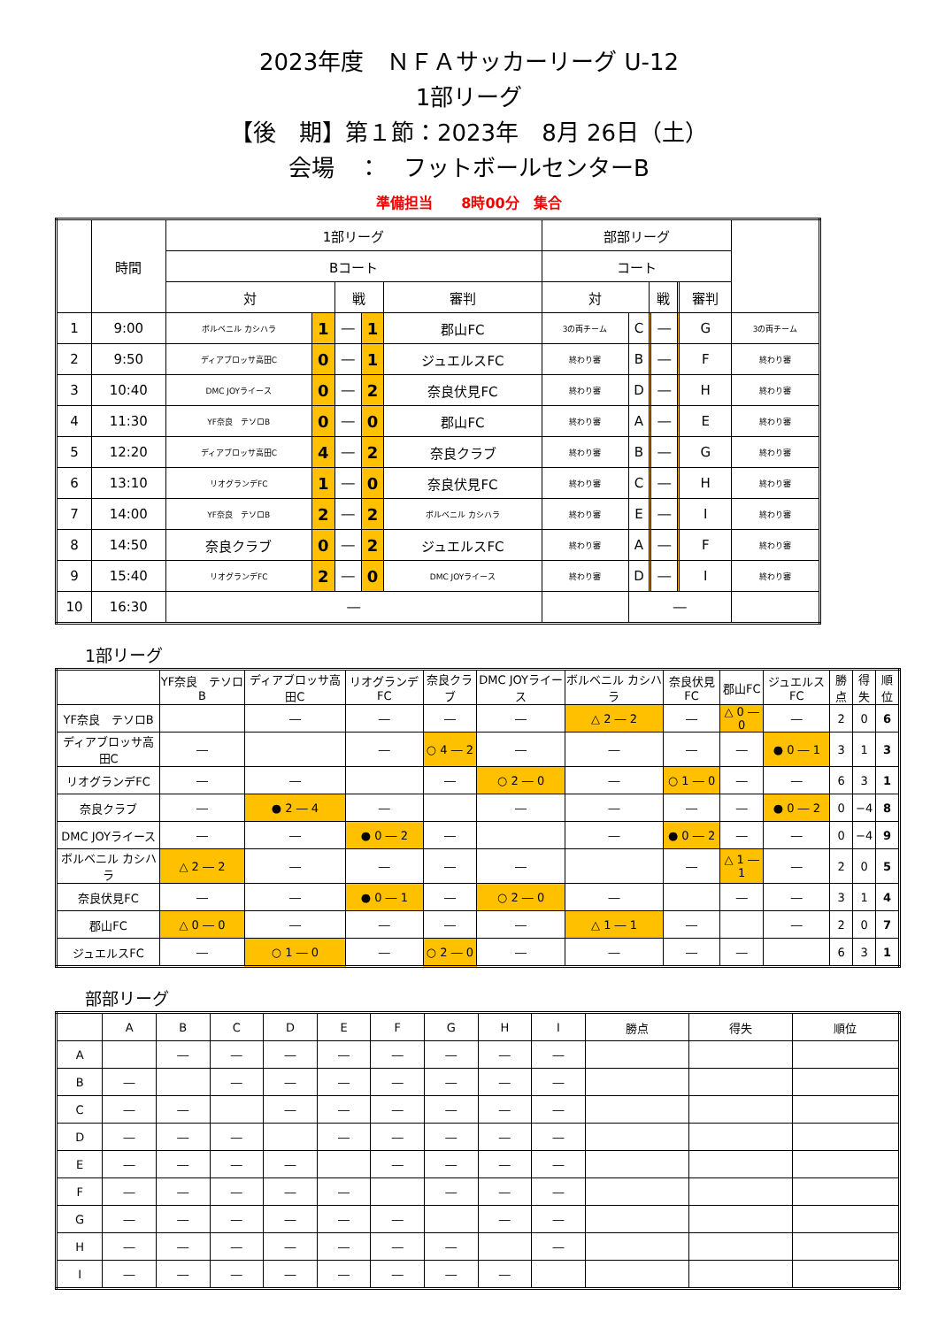2023年度　ＮＦＡサッカーリーグ U-12
1部リーグ
【後　期】第１節：2023年　8月 26日（土）
会場　：　フットボールセンターB
準備担当　　8時00分　集合
| | 時間 | 1部リーグ | | | | | 部部リーグ | | | | | | |
| --- | --- | --- | --- | --- | --- | --- | --- | --- | --- | --- | --- | --- | --- |
| | | Bコート | | | | | コート | | | | | | |
| | | 対 | | 戦 | | 審判 | 対 | | 戦 | | | 審判 | |
| 1 | 9:00 | ボルベニル カシハラ | 1 | ― | 1 | 郡山FC | 3の両チーム | C | | ― | | G | 3の両チーム |
| 2 | 9:50 | ディアブロッサ高田C | 0 | ― | 1 | ジュエルスFC | 終わり審 | B | | ― | | F | 終わり審 |
| 3 | 10:40 | DMC JOYライース | 0 | ― | 2 | 奈良伏見FC | 終わり審 | D | | ― | | H | 終わり審 |
| 4 | 11:30 | YF奈良 テソロB | 0 | ― | 0 | 郡山FC | 終わり審 | A | | ― | | E | 終わり審 |
| 5 | 12:20 | ディアブロッサ高田C | 4 | ― | 2 | 奈良クラブ | 終わり審 | B | | ― | | G | 終わり審 |
| 6 | 13:10 | リオグランデFC | 1 | ― | 0 | 奈良伏見FC | 終わり審 | C | | ― | | H | 終わり審 |
| 7 | 14:00 | YF奈良 テソロB | 2 | ― | 2 | ボルベニル カシハラ | 終わり審 | E | | ― | | I | 終わり審 |
| 8 | 14:50 | 奈良クラブ | 0 | ― | 2 | ジュエルスFC | 終わり審 | A | | ― | | F | 終わり審 |
| 9 | 15:40 | リオグランデFC | 2 | ― | 0 | DMC JOYライース | 終わり審 | D | | ― | | I | 終わり審 |
| 10 | 16:30 | ― | | | | | | ― | | | | | |
1部リーグ
| | YF奈良 テソロB | ディアブロッサ高田C | リオグランデFC | 奈良クラブ | DMC JOYライース | ボルベニル カシハラ | 奈良伏見FC | 郡山FC | ジュエルスFC | 勝点 | 得失 | 順位 |
| --- | --- | --- | --- | --- | --- | --- | --- | --- | --- | --- | --- | --- |
| YF奈良 テソロB | | ― | ― | ― | ― | △ 2 ― 2 | ― | △ 0 ― 0 | ― | 2 | 0 | 6 |
| ディアブロッサ高田C | ― | | ― | ○ 4 ― 2 | ― | ― | ― | ― | ● 0 ― 1 | 3 | 1 | 3 |
| リオグランデFC | ― | ― | | ― | ○ 2 ― 0 | ― | ○ 1 ― 0 | ― | ― | 6 | 3 | 1 |
| 奈良クラブ | ― | ● 2 ― 4 | ― | | ― | ― | ― | ― | ● 0 ― 2 | 0 | −4 | 8 |
| DMC JOYライース | ― | ― | ● 0 ― 2 | ― | | ― | ● 0 ― 2 | ― | ― | 0 | −4 | 9 |
| ボルベニル カシハラ | △ 2 ― 2 | ― | ― | ― | ― | | ― | △ 1 ― 1 | ― | 2 | 0 | 5 |
| 奈良伏見FC | ― | ― | ● 0 ― 1 | ― | ○ 2 ― 0 | ― | | ― | ― | 3 | 1 | 4 |
| 郡山FC | △ 0 ― 0 | ― | ― | ― | ― | △ 1 ― 1 | ― | | ― | 2 | 0 | 7 |
| ジュエルスFC | ― | ○ 1 ― 0 | ― | ○ 2 ― 0 | ― | ― | ― | ― | | 6 | 3 | 1 |
部部リーグ
| | A | B | C | D | E | F | G | H | I | 勝点 | 得失 | 順位 |
| --- | --- | --- | --- | --- | --- | --- | --- | --- | --- | --- | --- | --- |
| A | | ― | ― | ― | ― | ― | ― | ― | ― | | | |
| B | ― | | ― | ― | ― | ― | ― | ― | ― | | | |
| C | ― | ― | | ― | ― | ― | ― | ― | ― | | | |
| D | ― | ― | ― | | ― | ― | ― | ― | ― | | | |
| E | ― | ― | ― | ― | | ― | ― | ― | ― | | | |
| F | ― | ― | ― | ― | ― | | ― | ― | ― | | | |
| G | ― | ― | ― | ― | ― | ― | | ― | ― | | | |
| H | ― | ― | ― | ― | ― | ― | ― | | ― | | | |
| I | ― | ― | ― | ― | ― | ― | ― | ― | | | | |